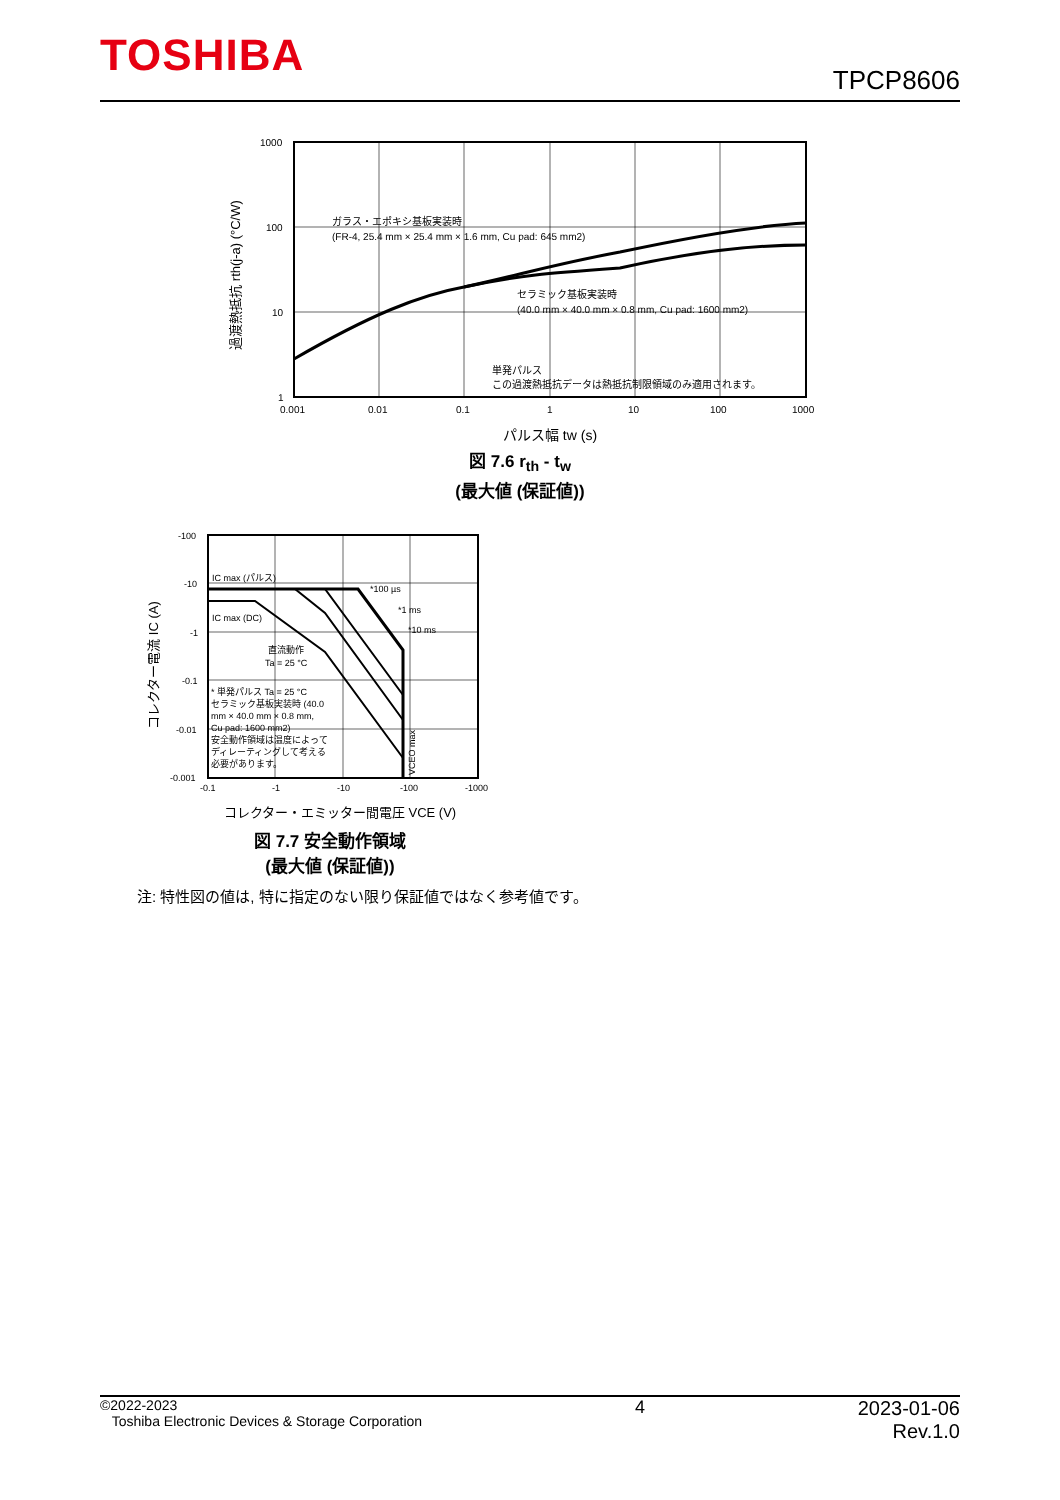TOSHIBA
TPCP8606
1000
100
10
1
0.001
0.01
0.1
1
10
100
1000
ガラス・エポキシ基板実装時
(FR-4, 25.4 mm × 25.4 mm × 1.6 mm, Cu pad: 645 mm2)
セラミック基板実装時
(40.0 mm × 40.0 mm × 0.8 mm, Cu pad: 1600 mm2)
単発パルス
この過渡熱抵抗データは熱抵抗制限領域のみ適用されます。
過渡熱抵抗 rth(j-a) (°C/W)
パルス幅 tw (s)
図 7.6 r<sub>th</sub> - t<sub>w</sub>
(最大値 (保証値))
-100
-10
-1
-0.1
-0.01
-0.001
-0.1
-1
-10
-100
-1000
IC max (パルス)
IC max (DC)
*100 µs
*1 ms
*10 ms
直流動作
Ta = 25 °C
* 単発パルス Ta = 25 °C
セラミック基板実装時 (40.0
mm × 40.0 mm × 0.8 mm,
Cu pad: 1600 mm2)
安全動作領域は温度によって
ディレーティングして考える
必要があります。
VCEO max
コレクター電流 IC (A)
コレクター・エミッター間電圧 VCE (V)
図 7.7 安全動作領域
(最大値 (保証値))
注: 特性図の値は, 特に指定のない限り保証値ではなく参考値です。
©2022-2023
Toshiba Electronic Devices & Storage Corporation
4 2023-01-06
Rev.1.0